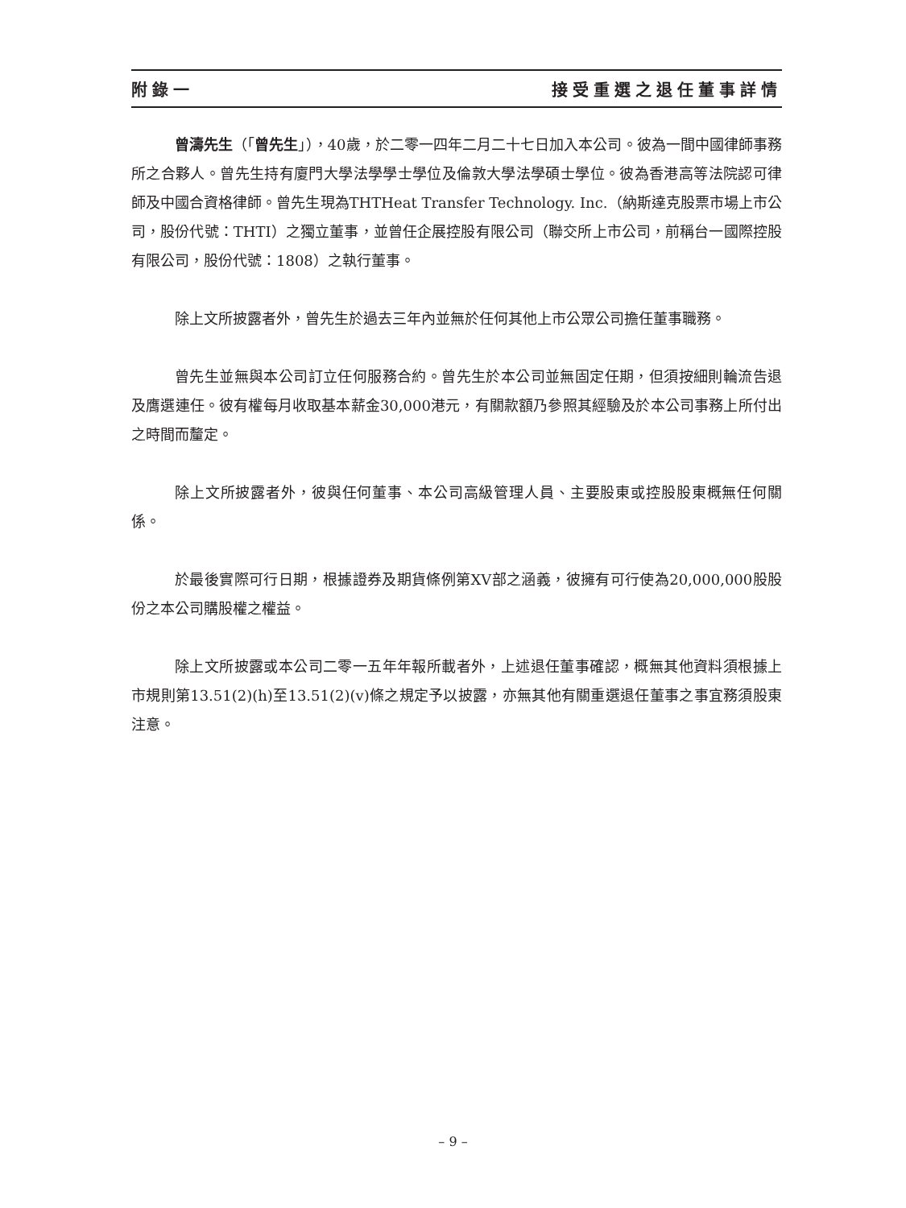附錄一 接受重選之退任董事詳情
曾濤先生（「曾先生」），40歲，於二零一四年二月二十七日加入本公司。彼為一間中國律師事務所之合夥人。曾先生持有廈門大學法學學士學位及倫敦大學法學碩士學位。彼為香港高等法院認可律師及中國合資格律師。曾先生現為THTHeat Transfer Technology. Inc.（納斯達克股票市場上市公司，股份代號：THTI）之獨立董事，並曾任企展控股有限公司（聯交所上市公司，前稱台一國際控股有限公司，股份代號：1808）之執行董事。
除上文所披露者外，曾先生於過去三年內並無於任何其他上市公眾公司擔任董事職務。
曾先生並無與本公司訂立任何服務合約。曾先生於本公司並無固定任期，但須按細則輪流告退及膺選連任。彼有權每月收取基本薪金30,000港元，有關款額乃參照其經驗及於本公司事務上所付出之時間而釐定。
除上文所披露者外，彼與任何董事、本公司高級管理人員、主要股東或控股股東概無任何關係。
於最後實際可行日期，根據證券及期貨條例第XV部之涵義，彼擁有可行使為20,000,000股股份之本公司購股權之權益。
除上文所披露或本公司二零一五年年報所載者外，上述退任董事確認，概無其他資料須根據上市規則第13.51(2)(h)至13.51(2)(v)條之規定予以披露，亦無其他有關重選退任董事之事宜務須股東注意。
– 9 –